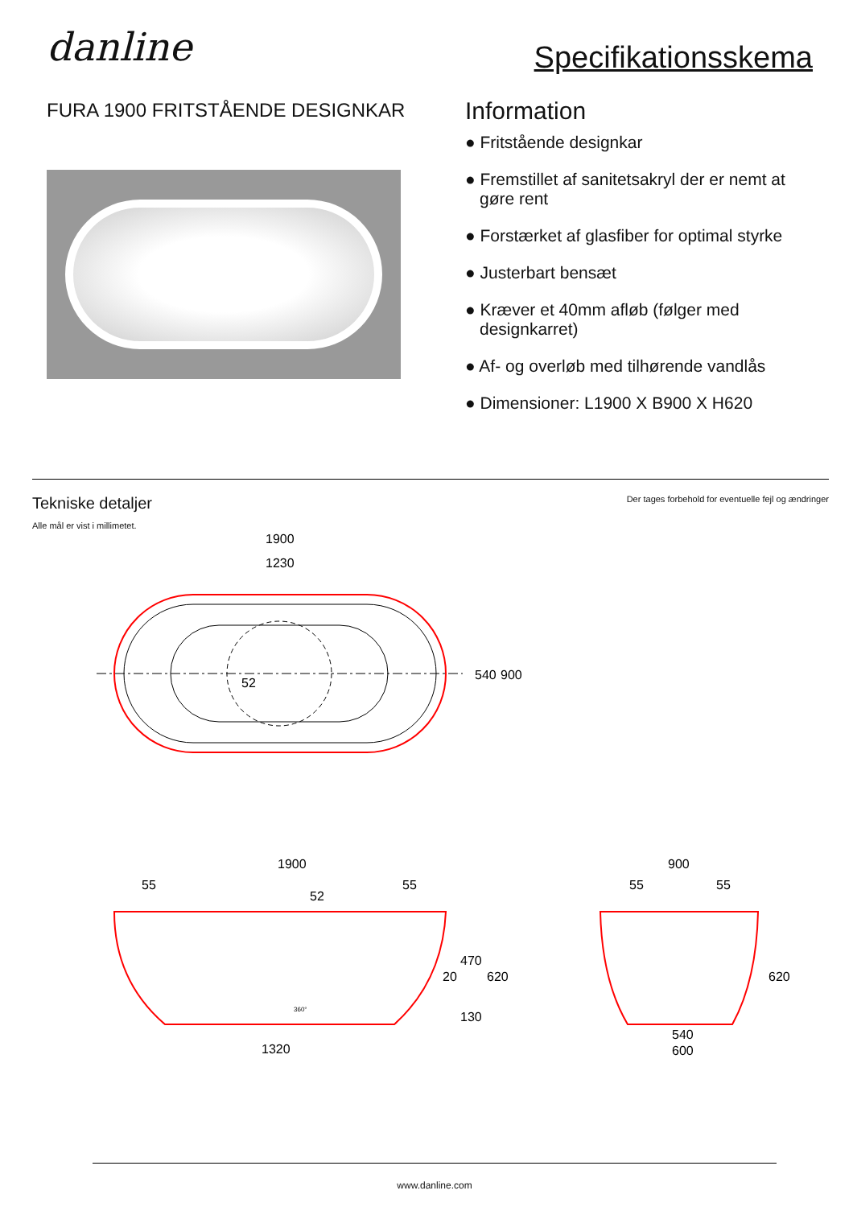danline
Specifikationsskema
FURA 1900 FRITSTÅENDE DESIGNKAR
Information
● Fritstående designkar
● Fremstillet af sanitetsakryl der er nemt at gøre rent
● Forstærket af glasfiber for optimal styrke
● Justerbart bensæt
● Kræver et 40mm afløb (følger med designkarret)
● Af- og overløb med tilhørende vandlås
● Dimensioner: L1900 X B900 X H620
Tekniske detaljer
Alle mål er vist i millimetet.
Der tages forbehold for eventuelle fejl og ændringer
1900
1230
52
540
900
1900
55
55
52
20
470
130
620
1320
360°
900
55
55
620
540
600
www.danline.com